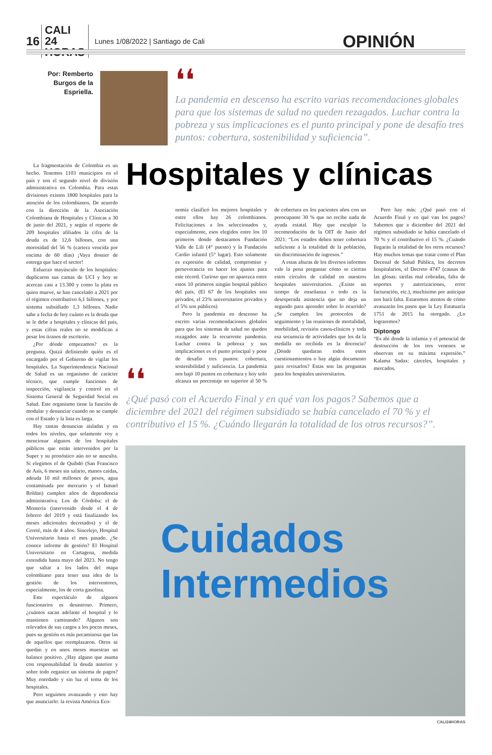16
CALI 24
HORAS
Lunes 1/08/2022 | Santiago de Cali
OPINIÓN
Por: Remberto Burgos de la Espriella.
❛❛
La pandemia en descenso ha escrito varias recomendaciones globales para que los sistemas de salud no queden rezagados. Luchar contra la pobreza y sus implicaciones es el punto principal y pone de desafío tres puntos: cobertura, sostenibilidad y suficiencia”.
La fragmentación de Colombia es un hecho. Tenemos 1103 municipios en el país y son el segundo nivel de división administrativa en Colombia. Para estas divisiones existen 1800 hospitales para la atención de los colombianos. De acuerdo con la dirección de la Asociación Colombiana de Hospitales y Clínicas a 30 de junio del 2021, y según el reporte de 209 hospitales afiliados la cifra de la deuda es de 12,6 billones, con una morosidad del 56 % (cartera vencida por encima de 60 días) ¡Vaya dossier de entrega que hace el sector!
Esfuerzo mayúsculo de los hospitales: duplicaron sus camas de UCI y hoy se acercan casi a 13.300 y como la plata es quien mueve, se han cancelado a 2021 por el régimen contributivo 6,1 billones, y por sistema subsidiado 1,3 billones. Nadie sabe a fecha de hoy cuánto es la deuda que se le debe a hospitales y clínicas del país, y estas cifras reales no se modifican a pesar los tiranos de escritorio.
¿Por dónde empezamos? es la pregunta. Quizá definiendo quién es el encargado por el Gobierno de vigilar los hospitales. La Superintendencia Nacional de Salud es un organismo de carácter técnico, que cumple funciones de inspección, vigilancia y control en el Sistema General de Seguridad Social en Salud. Este organismo tiene la función de modular y denunciar cuando no se cumple con el Estado y la lista es larga.
Hay tantas denuncias aisladas y en todos los niveles, que solamente voy a mencionar algunos de los hospitales públicos que están intervenidos por la Super y su pronóstico aún no se ausculta. Si elegimos el de Quibdó (San Francisco de Asís, 6 meses sin salario, manos caídas, adeuda 10 mil millones de pesos, agua contaminada por mercurio y el Ismael Roldan) cumplen años de dependencia administrativa. Los de Córdoba: el de Montería (intervenido desde el 4 de febrero del 2019 y está finalizando los meses adicionales decretados) y el de Cereté, más de 4 años. Sincelejo, Hospital Universitario hasta el mes pasado. ¿Se conoce informe de gestión? El Hospital Universitario en Cartagena, medida extendida hasta mayo del 2023. No tengo que saltar a los lados del mapa colombiano para tener una idea de la gestión de los interventores, especialmente, los de corta gasolina.
Este espectáculo de algunos funcionarios es desastroso. Primero, ¿cuántos sacan adelante el hospital y lo mantienen caminando? Algunos son relevados de sus cargos a los pocos meses, pues su gestión es más pecaminosa que las de aquellos que reemplazaron. Otros se quedan y en unos meses muestran un balance positivo. ¿Hay alguno que asuma con responsabilidad la deuda anterior y sobre todo organice un sistema de pagos? Muy enredado y sin luz el tema de los hospitales.
Pero seguimos avanzando y esto hay que anunciarlo: la revista América Eco-
Hospitales y clínicas
nomía clasificó los mejores hospitales y entre ellos hay 26 colombianos. Felicitaciones a los seleccionados y, especialmente, esos elegidos entre los 10 primeros donde destacamos Fundación Valle de Lili (4° puesto) y la Fundación Cardio infantil (5° lugar). Esto solamente es expresión de calidad, compromiso y perseverancia en hacer los ajustes para este récord. Curioso que no aparezca entre estos 10 primeros ningún hospital público del país. (El 67 de los hospitales son privados, el 23% universitarios privados y el 5% son públicos)
Pero la pandemia en descenso ha escrito varias recomendaciones globales para que los sistemas de salud no queden rezagados ante la recurrente pandemia. Luchar contra la pobreza y sus implicaciones es el punto principal y pone de desafío tres puntos: cobertura, sostenibilidad y suficiencia. La pandemia nos bajó 10 puntos en cobertura y hoy solo alcanza un porcentaje no superior al 50 % de cobertura en los pacientes años con un preocupante 30 % que no recibe nada de ayuda estatal. Hay que esculpir la recomendación de la OIT de Junio del 2021: “Los estados deben tener cobertura suficiente a la totalidad de la población, sin discriminación de ingresos.”
A estas alturas de los diversos informes vale la pena preguntar cómo se cierran estos círculos de calidad en nuestros hospitales universitarios. ¿Existe un tiempo de enseñanza o todo es la desesperada asistencia que no deja un segundo para aprender sobre lo ocurrido? ¿Se cumplen los protocolos de seguimiento y las reuniones de mortalidad, morbilidad, revisión casos-clínicos y toda esa secuencia de actividades que les da la medalla no recibida en la docencia? ¿Dónde quedaran todos estos cuestionamientos o hay algún documento para revisarlos? Estas son las preguntas para los hospitales universitarios.
Pero hay más: ¿Qué pasó con el Acuerdo Final y en qué van los pagos? Sabemos que a diciembre del 2021 del régimen subsidiado se había cancelado el 70 % y el contributivo el 15 %. ¿Cuándo llegarán la totalidad de los otros recursos? Hay muchos temas que tratar como el Plan Decenal de Salud Pública, los decretos hospitalarios, el Decreto 4747 (causas de las glosas: tarifas mal cobradas, falta de soportes y autorizaciones, error facturación, etc.), muchísimo por anticipar nos hará falta. Estaremos atentos de cómo avanzarán los pasos que la Ley Estatuaria 1751 de 2015 ha otorgado. ¿Lo lograremos?
Diptongo
“Es ahí donde la infamia y el potencial de destrucción de los tres venenos se observan en su máxima expresión.” Kalama Sadax: cárceles, hospitales y mercados.
❛❛
¿Qué pasó con el Acuerdo Final y en qué van los pagos? Sabemos que a diciembre del 2021 del régimen subsidiado se había cancelado el 70 % y el contributivo el 15 %. ¿Cuándo llegarán la totalidad de los otros recursos?”.
Cuidados
Intermedios
CALI24HORAS